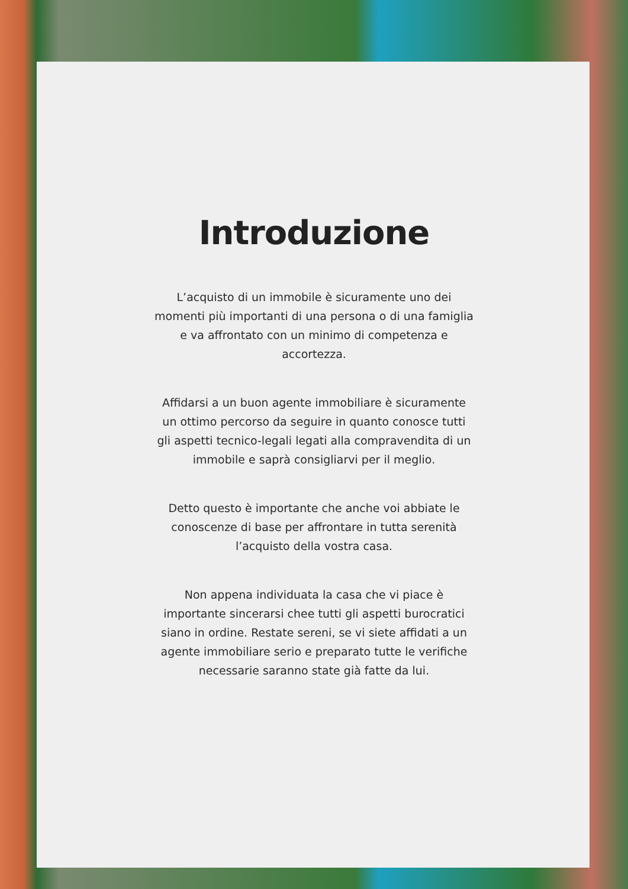Introduzione
L’acquisto di un immobile è sicuramente uno dei momenti più importanti di una persona o di una famiglia e va affrontato con un minimo di competenza e accortezza.
Affidarsi a un buon agente immobiliare è sicuramente un ottimo percorso da seguire in quanto conosce tutti gli aspetti tecnico-legali legati alla compravendita di un immobile e saprà consigliarvi per il meglio.
Detto questo è importante che anche voi abbiate le conoscenze di base per affrontare in tutta serenità l’acquisto della vostra casa.
Non appena individuata la casa che vi piace è importante sincerarsi chee tutti gli aspetti burocratici siano in ordine. Restate sereni, se vi siete affidati a un agente immobiliare serio e preparato tutte le verifiche necessarie saranno state già fatte da lui.